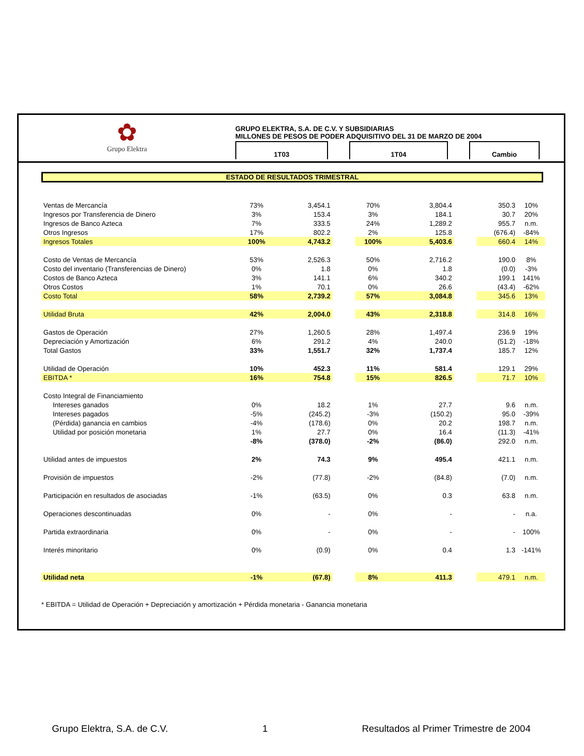✿
Grupo Elektra
GRUPO ELEKTRA, S.A. DE C.V. Y SUBSIDIARIAS
MILLONES DE PESOS DE PODER ADQUISITIVO DEL 31 DE MARZO DE 2004
1T03 1T04 Cambio
ESTADO DE RESULTADOS TRIMESTRAL
| Ventas de Mercancía | 73% | 3,454.1 | | 70% | 3,804.4 | | 350.3 | 10% |
| Ingresos por Transferencia de Dinero | 3% | 153.4 | | 3% | 184.1 | | 30.7 | 20% |
| Ingresos de Banco Azteca | 7% | 333.5 | | 24% | 1,289.2 | | 955.7 | n.m. |
| Otros Ingresos | 17% | 802.2 | | 2% | 125.8 | | (676.4) | -84% |
| Ingresos Totales | 100% | 4,743.2 | | 100% | 5,403.6 | | 660.4 | 14% |
| Costo de Ventas de Mercancía | 53% | 2,526.3 | | 50% | 2,716.2 | | 190.0 | 8% |
| Costo del inventario (Transferencias de Dinero) | 0% | 1.8 | | 0% | 1.8 | | (0.0) | -3% |
| Costos de Banco Azteca | 3% | 141.1 | | 6% | 340.2 | | 199.1 | 141% |
| Otros Costos | 1% | 70.1 | | 0% | 26.6 | | (43.4) | -62% |
| Costo Total | 58% | 2,739.2 | | 57% | 3,084.8 | | 345.6 | 13% |
| Utilidad Bruta | 42% | 2,004.0 | | 43% | 2,318.8 | | 314.8 | 16% |
| Gastos de Operación | 27% | 1,260.5 | | 28% | 1,497.4 | | 236.9 | 19% |
| Depreciación y Amortización | 6% | 291.2 | | 4% | 240.0 | | (51.2) | -18% |
| Total Gastos | 33% | 1,551.7 | | 32% | 1,737.4 | | 185.7 | 12% |
| Utilidad de Operación | 10% | 452.3 | | 11% | 581.4 | | 129.1 | 29% |
| EBITDA * | 16% | 754.8 | | 15% | 826.5 | | 71.7 | 10% |
| Costo Integral de Financiamiento | | | | | | | | |
| Intereses ganados | 0% | 18.2 | | 1% | 27.7 | | 9.6 | n.m. |
| Intereses pagados | -5% | (245.2) | | -3% | (150.2) | | 95.0 | -39% |
| (Pérdida) ganancia en cambios | -4% | (178.6) | | 0% | 20.2 | | 198.7 | n.m. |
| Utilidad por posición monetaria | 1% | 27.7 | | 0% | 16.4 | | (11.3) | -41% |
| | -8% | (378.0) | | -2% | (86.0) | | 292.0 | n.m. |
| Utilidad antes de impuestos | 2% | 74.3 | | 9% | 495.4 | | 421.1 | n.m. |
| Provisión de impuestos | -2% | (77.8) | | -2% | (84.8) | | (7.0) | n.m. |
| Participación en resultados de asociadas | -1% | (63.5) | | 0% | 0.3 | | 63.8 | n.m. |
| Operaciones descontinuadas | 0% | - | | 0% | - | | - | n.a. |
| Partida extraordinaria | 0% | - | | 0% | - | | - | 100% |
| Interés minoritario | 0% | (0.9) | | 0% | 0.4 | | 1.3 | -141% |
| Utilidad neta | -1% | (67.8) | | 8% | 411.3 | | 479.1 | n.m. |
* EBITDA = Utilidad de Operación + Depreciación y amortización + Pérdida monetaria - Ganancia monetaria
Grupo Elektra, S.A. de C.V. 1 Resultados al Primer Trimestre de 2004